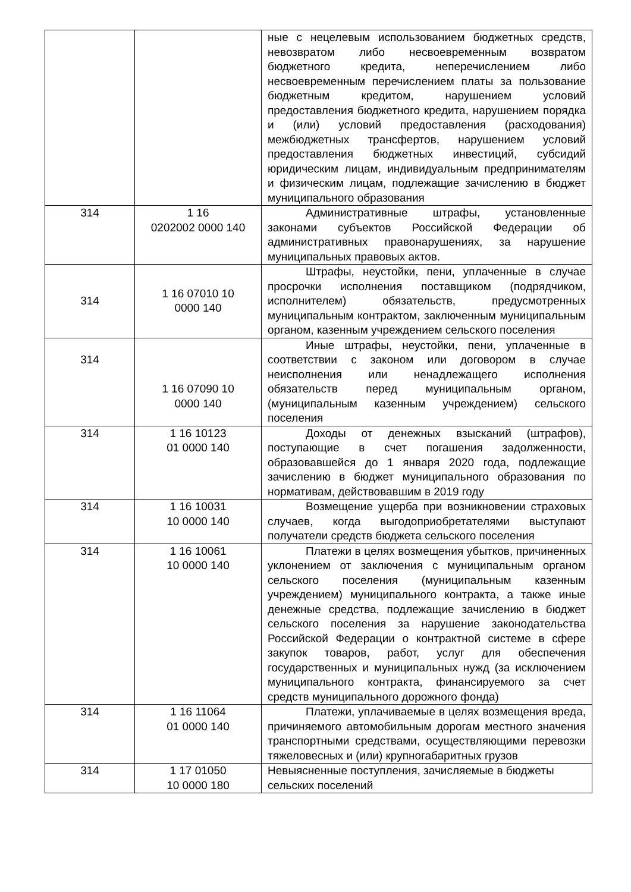| | | ные с нецелевым использованием бюджетных средств, невозвратом либо несвоевременным возвратом бюджетного кредита, неперечислением либо несвоевременным перечислением платы за пользование бюджетным кредитом, нарушением условий предоставления бюджетного кредита, нарушением порядка и (или) условий предоставления (расходования) межбюджетных трансфертов, нарушением условий предоставления бюджетных инвестиций, субсидий юридическим лицам, индивидуальным предпринимателям и физическим лицам, подлежащие зачислению в бюджет муниципального образования |
| 314 | 1 16 0202002 0000 140 | Административные штрафы, установленные законами субъектов Российской Федерации об административных правонарушениях, за нарушение муниципальных правовых актов. |
| 314 | 1 16 07010 10 0000 140 | Штрафы, неустойки, пени, уплаченные в случае просрочки исполнения поставщиком (подрядчиком, исполнителем) обязательств, предусмотренных муниципальным контрактом, заключенным муниципальным органом, казенным учреждением сельского поселения |
| 314 | 1 16 07090 10 0000 140 | Иные штрафы, неустойки, пени, уплаченные в соответствии с законом или договором в случае неисполнения или ненадлежащего исполнения обязательств перед муниципальным органом, (муниципальным казенным учреждением) сельского поселения |
| 314 | 1 16 10123 01 0000 140 | Доходы от денежных взысканий (штрафов), поступающие в счет погашения задолженности, образовавшейся до 1 января 2020 года, подлежащие зачислению в бюджет муниципального образования по нормативам, действовавшим в 2019 году |
| 314 | 1 16 10031 10 0000 140 | Возмещение ущерба при возникновении страховых случаев, когда выгодоприобретателями выступают получатели средств бюджета сельского поселения |
| 314 | 1 16 10061 10 0000 140 | Платежи в целях возмещения убытков, причиненных уклонением от заключения с муниципальным органом сельского поселения (муниципальным казенным учреждением) муниципального контракта, а также иные денежные средства, подлежащие зачислению в бюджет сельского поселения за нарушение законодательства Российской Федерации о контрактной системе в сфере закупок товаров, работ, услуг для обеспечения государственных и муниципальных нужд (за исключением муниципального контракта, финансируемого за счет средств муниципального дорожного фонда) |
| 314 | 1 16 11064 01 0000 140 | Платежи, уплачиваемые в целях возмещения вреда, причиняемого автомобильным дорогам местного значения транспортными средствами, осуществляющими перевозки тяжеловесных и (или) крупногабаритных грузов |
| 314 | 1 17 01050 10 0000 180 | Невыясненные поступления, зачисляемые в бюджеты сельских поселений |